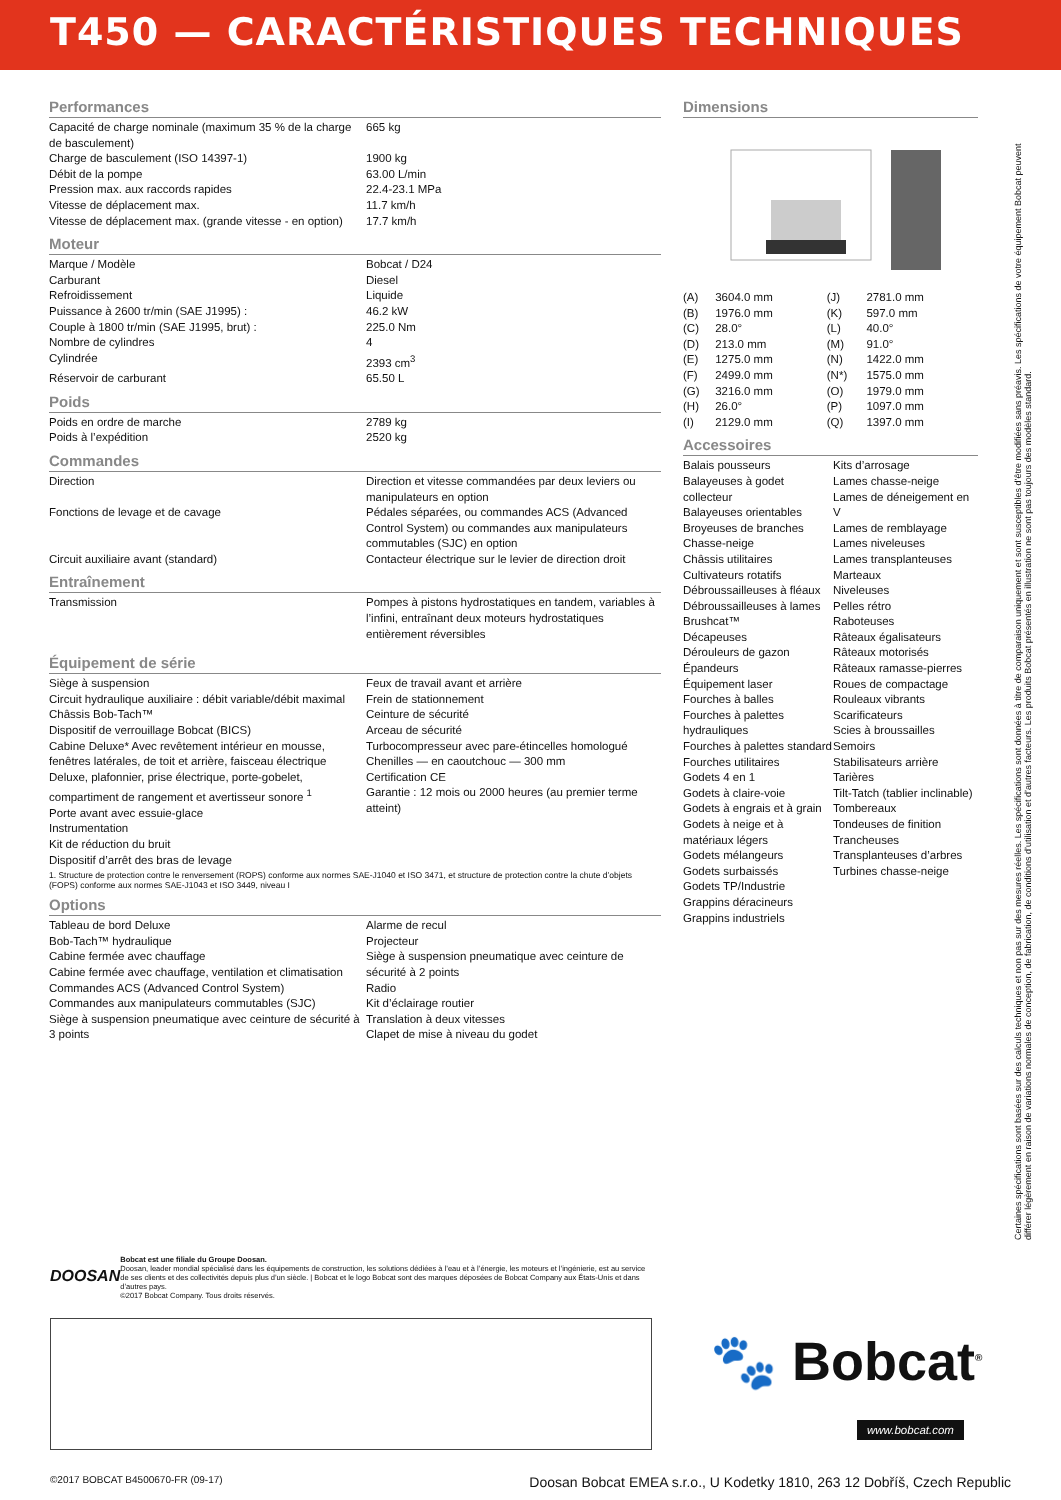T450 — CARACTÉRISTIQUES TECHNIQUES
Performances
| Capacité de charge nominale (maximum 35 % de la charge de basculement) | 665 kg |
| Charge de basculement (ISO 14397-1) | 1900 kg |
| Débit de la pompe | 63.00 L/min |
| Pression max. aux raccords rapides | 22.4-23.1 MPa |
| Vitesse de déplacement max. | 11.7 km/h |
| Vitesse de déplacement max. (grande vitesse - en option) | 17.7 km/h |
Moteur
| Marque / Modèle | Bobcat / D24 |
| Carburant | Diesel |
| Refroidissement | Liquide |
| Puissance à 2600 tr/min (SAE J1995) : | 46.2 kW |
| Couple à 1800 tr/min (SAE J1995, brut) : | 225.0 Nm |
| Nombre de cylindres | 4 |
| Cylindrée | 2393 cm<sup>3</sup> |
| Réservoir de carburant | 65.50 L |
Poids
| Poids en ordre de marche | 2789 kg |
| Poids à l’expédition | 2520 kg |
Commandes
| Direction | Direction et vitesse commandées par deux leviers ou manipulateurs en option |
| Fonctions de levage et de cavage | Pédales séparées, ou commandes ACS (Advanced Control System) ou commandes aux manipulateurs commutables (SJC) en option |
| Circuit auxiliaire avant (standard) | Contacteur électrique sur le levier de direction droit |
Entraînement
| Transmission | Pompes à pistons hydrostatiques en tandem, variables à l’infini, entraînant deux moteurs hydrostatiques entièrement réversibles |
Équipement de série
| Siège à suspension Circuit hydraulique auxiliaire : débit variable/débit maximal Châssis Bob-Tach™ Dispositif de verrouillage Bobcat (BICS) Cabine Deluxe* Avec revêtement intérieur en mousse, fenêtres latérales, de toit et arrière, faisceau électrique Deluxe, plafonnier, prise électrique, porte-gobelet, compartiment de rangement et avertisseur sonore <sup>1</sup> Porte avant avec essuie-glace Instrumentation Kit de réduction du bruit Dispositif d’arrêt des bras de levage | Feux de travail avant et arrière Frein de stationnement Ceinture de sécurité Arceau de sécurité Turbocompresseur avec pare-étincelles homologué Chenilles — en caoutchouc — 300 mm Certification CE Garantie : 12 mois ou 2000 heures (au premier terme atteint) |
1. Structure de protection contre le renversement (ROPS) conforme aux normes SAE-J1040 et ISO 3471, et structure de protection contre la chute d’objets (FOPS) conforme aux normes SAE-J1043 et ISO 3449, niveau I
Options
| Tableau de bord Deluxe Bob-Tach™ hydraulique Cabine fermée avec chauffage Cabine fermée avec chauffage, ventilation et climatisation Commandes ACS (Advanced Control System) Commandes aux manipulateurs commutables (SJC) Siège à suspension pneumatique avec ceinture de sécurité à 3 points | Alarme de recul Projecteur Siège à suspension pneumatique avec ceinture de sécurité à 2 points Radio Kit d’éclairage routier Translation à deux vitesses Clapet de mise à niveau du godet |
Dimensions
| (A) | 3604.0 mm | (J) | 2781.0 mm |
| (B) | 1976.0 mm | (K) | 597.0 mm |
| (C) | 28.0° | (L) | 40.0° |
| (D) | 213.0 mm | (M) | 91.0° |
| (E) | 1275.0 mm | (N) | 1422.0 mm |
| (F) | 2499.0 mm | (N*) | 1575.0 mm |
| (G) | 3216.0 mm | (O) | 1979.0 mm |
| (H) | 26.0° | (P) | 1097.0 mm |
| (I) | 2129.0 mm | (Q) | 1397.0 mm |
Accessoires
| Balais pousseurs Balayeuses à godet collecteur Balayeuses orientables Broyeuses de branches Chasse-neige Châssis utilitaires Cultivateurs rotatifs Débroussailleuses à fléaux Débroussailleuses à lames Brushcat™ Décapeuses Dérouleurs de gazon Épandeurs Équipement laser Fourches à balles Fourches à palettes hydrauliques Fourches à palettes standard Fourches utilitaires Godets 4 en 1 Godets à claire-voie Godets à engrais et à grain Godets à neige et à matériaux légers Godets mélangeurs Godets surbaissés Godets TP/Industrie Grappins déracineurs Grappins industriels | Kits d’arrosage Lames chasse-neige Lames de déneigement en V Lames de remblayage Lames niveleuses Lames transplanteuses Marteaux Niveleuses Pelles rétro Raboteuses Râteaux égalisateurs Râteaux motorisés Râteaux ramasse-pierres Roues de compactage Rouleaux vibrants Scarificateurs Scies à broussailles Semoirs Stabilisateurs arrière Tarières Tilt-Tatch (tablier inclinable) Tombereaux Tondeuses de finition Trancheuses Transplanteuses d’arbres Turbines chasse-neige |
Certaines spécifications sont basées sur des calculs techniques et non pas sur des mesures réelles. Les spécifications sont données à titre de comparaison uniquement et sont susceptibles d’être modifiées sans préavis. Les spécifications de votre équipement Bobcat peuvent différer légèrement en raison de variations normales de conception, de fabrication, de conditions d’utilisation et d’autres facteurs. Les produits Bobcat présentés en illustration ne sont pas toujours des modèles standard.
DOOSAN
Bobcat est une filiale du Groupe Doosan.
Doosan, leader mondial spécialisé dans les équipements de construction, les solutions dédiées à l’eau et à l’énergie, les moteurs et l’ingénierie, est au service de ses clients et des collectivités depuis plus d’un siècle. | Bobcat et le logo Bobcat sont des marques déposées de Bobcat Company aux États-Unis et dans d’autres pays.
©2017 Bobcat Company. Tous droits réservés.
🐾 Bobcat<sup>®</sup>
www.bobcat.com
©2017 BOBCAT B4500670-FR (09-17) Doosan Bobcat EMEA s.r.o., U Kodetky 1810, 263 12 Dobříš, Czech Republic